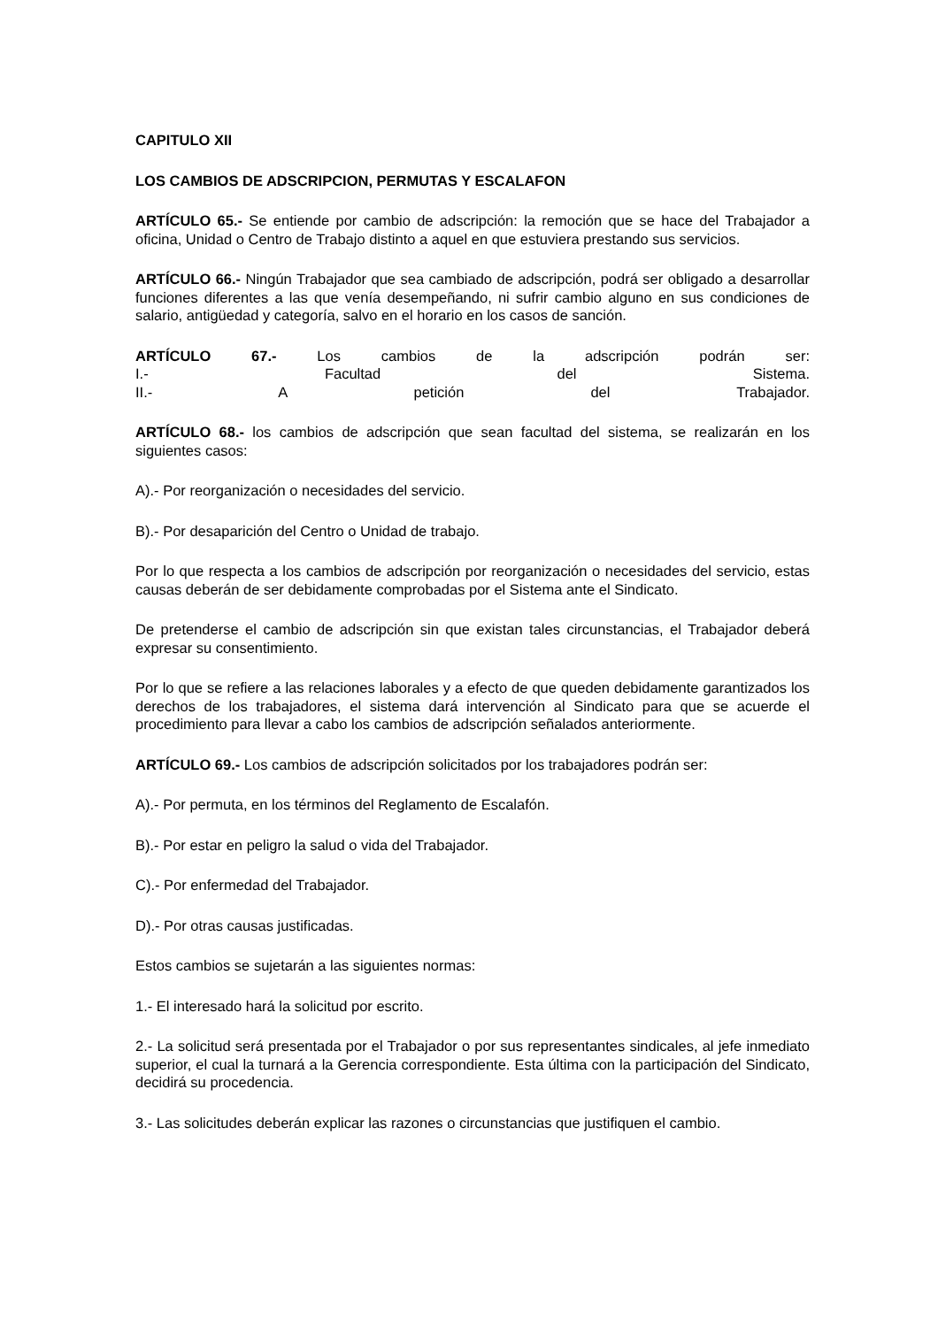CAPITULO XII
LOS CAMBIOS DE ADSCRIPCION, PERMUTAS Y ESCALAFON
ARTÍCULO 65.- Se entiende por cambio de adscripción: la remoción que se hace del Trabajador a oficina, Unidad o Centro de Trabajo distinto a aquel en que estuviera prestando sus servicios.
ARTÍCULO 66.- Ningún Trabajador que sea cambiado de adscripción, podrá ser obligado a desarrollar funciones diferentes a las que venía desempeñando, ni sufrir cambio alguno en sus condiciones de salario, antigüedad y categoría, salvo en el horario en los casos de sanción.
ARTÍCULO 67.- Los cambios de la adscripción podrán ser:
I.- Facultad del Sistema.
II.- A petición del Trabajador.
ARTÍCULO 68.- los cambios de adscripción que sean facultad del sistema, se realizarán en los siguientes casos:
A).- Por reorganización o necesidades del servicio.
B).- Por desaparición del Centro o Unidad de trabajo.
Por lo que respecta a los cambios de adscripción por reorganización o necesidades del servicio, estas causas deberán de ser debidamente comprobadas por el Sistema ante el Sindicato.
De pretenderse el cambio de adscripción sin que existan tales circunstancias, el Trabajador deberá expresar su consentimiento.
Por lo que se refiere a las relaciones laborales y a efecto de que queden debidamente garantizados los derechos de los trabajadores, el sistema dará intervención al Sindicato para que se acuerde el procedimiento para llevar a cabo los cambios de adscripción señalados anteriormente.
ARTÍCULO 69.- Los cambios de adscripción solicitados por los trabajadores podrán ser:
A).- Por permuta, en los términos del Reglamento de Escalafón.
B).- Por estar en peligro la salud o vida del Trabajador.
C).- Por enfermedad del Trabajador.
D).- Por otras causas justificadas.
Estos cambios se sujetarán a las siguientes normas:
1.- El interesado hará la solicitud por escrito.
2.- La solicitud será presentada por el Trabajador o por sus representantes sindicales, al jefe inmediato superior, el cual la turnará a la Gerencia correspondiente. Esta última con la participación del Sindicato, decidirá su procedencia.
3.- Las solicitudes deberán explicar las razones o circunstancias que justifiquen el cambio.